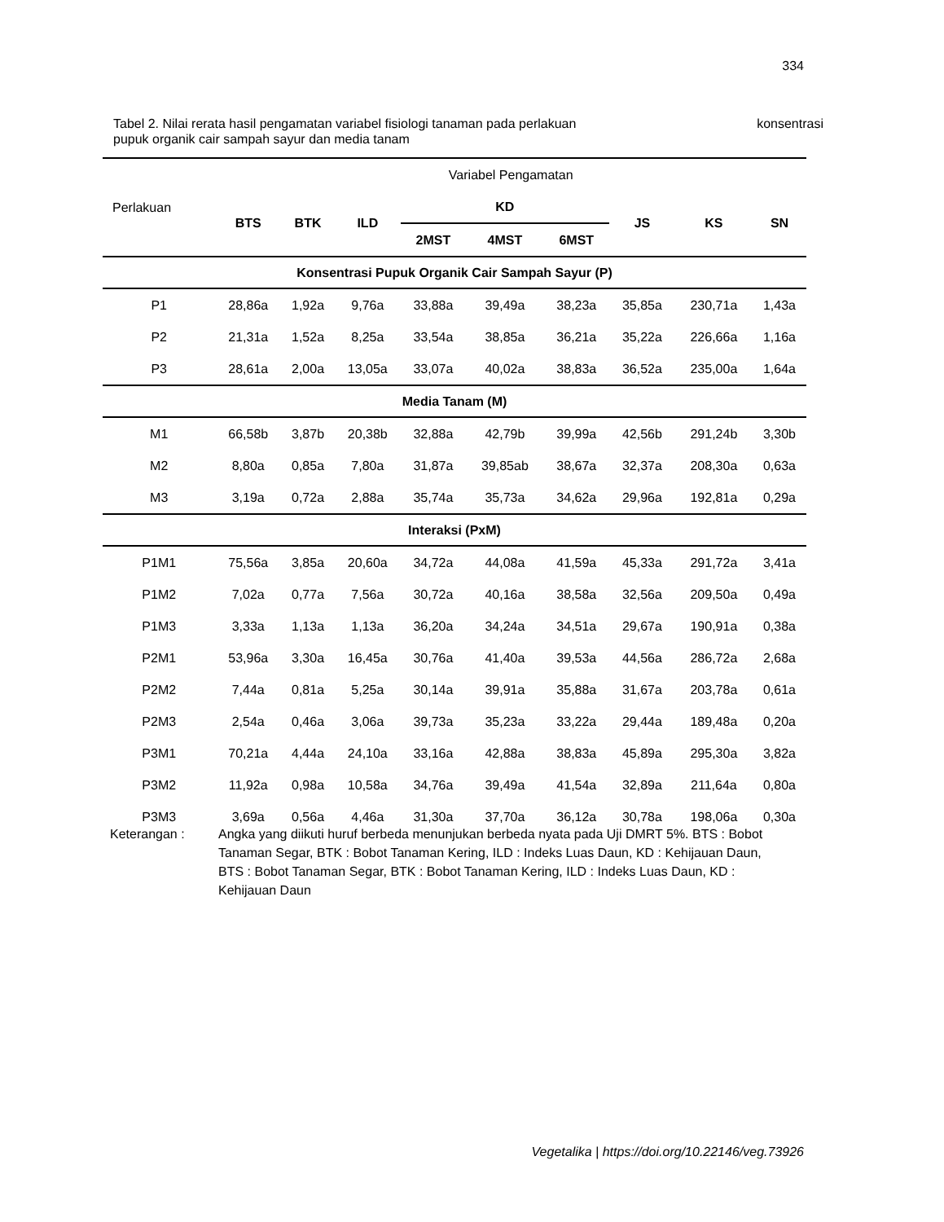334
konsentrasi Tabel 2. Nilai rerata hasil pengamatan variabel fisiologi tanaman pada perlakuan
pupuk organik cair sampah sayur dan media tanam
| Perlakuan | Variabel Pengamatan | | | | | | | | |
| | BTS | BTK | ILD | KD | | | JS | KS | SN |
| | | | | 2MST | 4MST | 6MST | | | |
| Konsentrasi Pupuk Organik Cair Sampah Sayur (P) | | | | | | | | | |
| P1 | 28,86a | 1,92a | 9,76a | 33,88a | 39,49a | 38,23a | 35,85a | 230,71a | 1,43a |
| P2 | 21,31a | 1,52a | 8,25a | 33,54a | 38,85a | 36,21a | 35,22a | 226,66a | 1,16a |
| P3 | 28,61a | 2,00a | 13,05a | 33,07a | 40,02a | 38,83a | 36,52a | 235,00a | 1,64a |
| Media Tanam (M) | | | | | | | | | |
| M1 | 66,58b | 3,87b | 20,38b | 32,88a | 42,79b | 39,99a | 42,56b | 291,24b | 3,30b |
| M2 | 8,80a | 0,85a | 7,80a | 31,87a | 39,85ab | 38,67a | 32,37a | 208,30a | 0,63a |
| M3 | 3,19a | 0,72a | 2,88a | 35,74a | 35,73a | 34,62a | 29,96a | 192,81a | 0,29a |
| Interaksi (PxM) | | | | | | | | | |
| P1M1 | 75,56a | 3,85a | 20,60a | 34,72a | 44,08a | 41,59a | 45,33a | 291,72a | 3,41a |
| P1M2 | 7,02a | 0,77a | 7,56a | 30,72a | 40,16a | 38,58a | 32,56a | 209,50a | 0,49a |
| P1M3 | 3,33a | 1,13a | 1,13a | 36,20a | 34,24a | 34,51a | 29,67a | 190,91a | 0,38a |
| P2M1 | 53,96a | 3,30a | 16,45a | 30,76a | 41,40a | 39,53a | 44,56a | 286,72a | 2,68a |
| P2M2 | 7,44a | 0,81a | 5,25a | 30,14a | 39,91a | 35,88a | 31,67a | 203,78a | 0,61a |
| P2M3 | 2,54a | 0,46a | 3,06a | 39,73a | 35,23a | 33,22a | 29,44a | 189,48a | 0,20a |
| P3M1 | 70,21a | 4,44a | 24,10a | 33,16a | 42,88a | 38,83a | 45,89a | 295,30a | 3,82a |
| P3M2 | 11,92a | 0,98a | 10,58a | 34,76a | 39,49a | 41,54a | 32,89a | 211,64a | 0,80a |
| P3M3 | 3,69a | 0,56a | 4,46a | 31,30a | 37,70a | 36,12a | 30,78a | 198,06a | 0,30a |
Keterangan : Angka yang diikuti huruf berbeda menunjukan berbeda nyata pada Uji DMRT 5%. BTS : Bobot Tanaman Segar, BTK : Bobot Tanaman Kering, ILD : Indeks Luas Daun, KD : Kehijauan Daun, BTS : Bobot Tanaman Segar, BTK : Bobot Tanaman Kering, ILD : Indeks Luas Daun, KD : Kehijauan Daun
Vegetalika | https://doi.org/10.22146/veg.73926